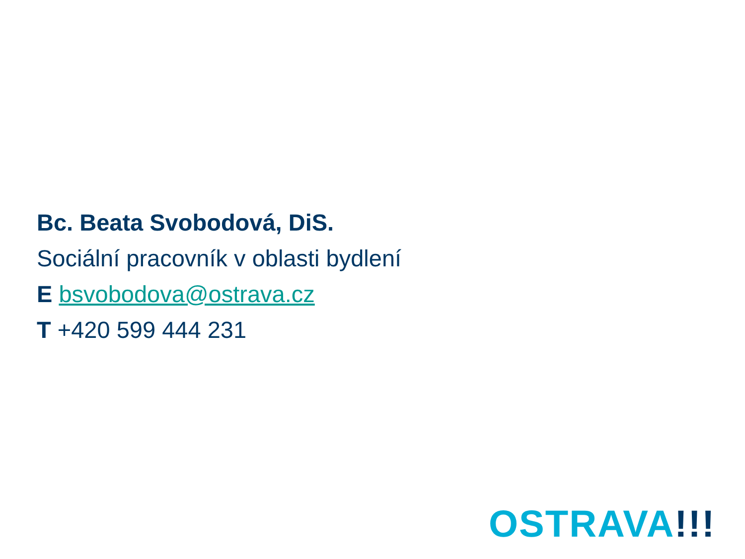Bc. Beata Svobodová, DiS.
Sociální pracovník v oblasti bydlení
E bsvobodova@ostrava.cz
T +420 599 444 231
OSTRAVA!!!